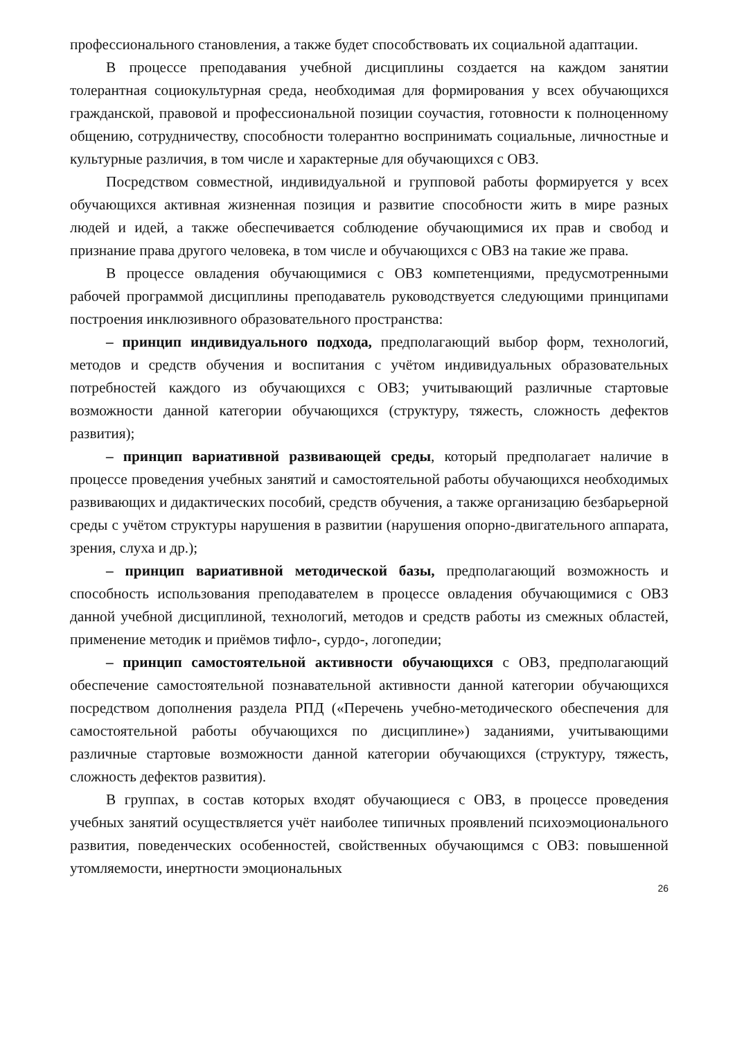профессионального становления, а также будет способствовать их социальной адаптации.
В процессе преподавания учебной дисциплины создается на каждом занятии толерантная социокультурная среда, необходимая для формирования у всех обучающихся гражданской, правовой и профессиональной позиции соучастия, готовности к полноценному общению, сотрудничеству, способности толерантно воспринимать социальные, личностные и культурные различия, в том числе и характерные для обучающихся с ОВЗ.
Посредством совместной, индивидуальной и групповой работы формируется у всех обучающихся активная жизненная позиция и развитие способности жить в мире разных людей и идей, а также обеспечивается соблюдение обучающимися их прав и свобод и признание права другого человека, в том числе и обучающихся с ОВЗ на такие же права.
В процессе овладения обучающимися с ОВЗ компетенциями, предусмотренными рабочей программой дисциплины преподаватель руководствуется следующими принципами построения инклюзивного образовательного пространства:
– принцип индивидуального подхода, предполагающий выбор форм, технологий, методов и средств обучения и воспитания с учётом индивидуальных образовательных потребностей каждого из обучающихся с ОВЗ; учитывающий различные стартовые возможности данной категории обучающихся (структуру, тяжесть, сложность дефектов развития);
– принцип вариативной развивающей среды, который предполагает наличие в процессе проведения учебных занятий и самостоятельной работы обучающихся необходимых развивающих и дидактических пособий, средств обучения, а также организацию безбарьерной среды с учётом структуры нарушения в развитии (нарушения опорно-двигательного аппарата, зрения, слуха и др.);
– принцип вариативной методической базы, предполагающий возможность и способность использования преподавателем в процессе овладения обучающимися с ОВЗ данной учебной дисциплиной, технологий, методов и средств работы из смежных областей, применение методик и приёмов тифло-, сурдо-, логопедии;
– принцип самостоятельной активности обучающихся с ОВЗ, предполагающий обеспечение самостоятельной познавательной активности данной категории обучающихся посредством дополнения раздела РПД («Перечень учебно-методического обеспечения для самостоятельной работы обучающихся по дисциплине») заданиями, учитывающими различные стартовые возможности данной категории обучающихся (структуру, тяжесть, сложность дефектов развития).
В группах, в состав которых входят обучающиеся с ОВЗ, в процессе проведения учебных занятий осуществляется учёт наиболее типичных проявлений психоэмоционального развития, поведенческих особенностей, свойственных обучающимся с ОВЗ: повышенной утомляемости, инертности эмоциональных
26